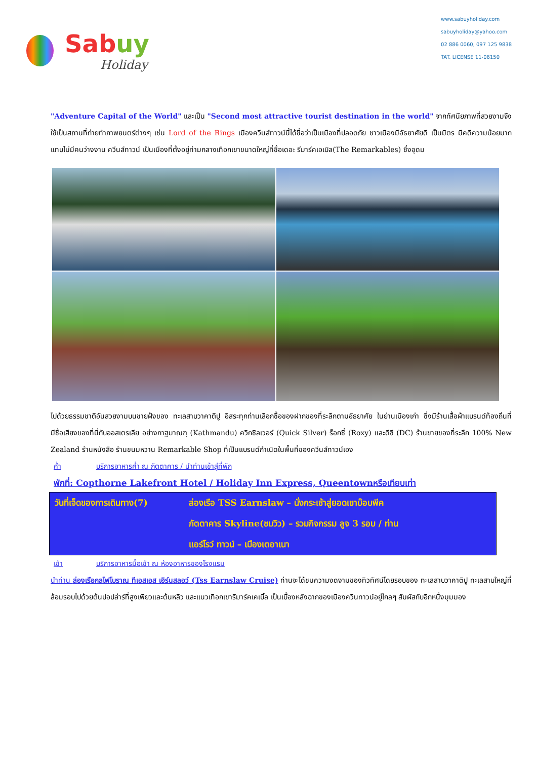Sabuy
Holiday
www.sabuyholiday.com
sabuyholiday@yahoo.com
02 886 0060, 097 125 9838
TAT. LICENSE 11-06150
"Adventure Capital of the World" และเป็น "Second most attractive tourist destination in the world" จากทัศนียภาพที่สวยงามจึงใช้เป็นสถานที่ถ่ายทำภาพยนตร์ต่างๆ เช่น Lord of the Rings เมืองควีนส์ทาวน์นี้ได้ชื่อว่าเป็นเมืองที่ปลอดภัย ชาวเมืองมีอัธยาศัยดี เป็นมิตร มีคดีความน้อยมาก แทบไม่มีคนว่างงาน ควีนส์ทาวน์ เป็นเมืองที่ตั้งอยู่ท่ามกลางเทือกเขาขนาดใหญ่ที่ชื่อเดอะ รีมาร์คเอเบิล(The Remarkables) ซึ่งอุดม
ไปด้วยธรรมชาติอันสวยงามบนชายฝั่งของ ทะเลสาบวาคาติปู อิสระทุกท่านเลือกซื้อของฝากของที่ระลึกตามอัธยาศัย ในย่านเมืองเก่า ซึ่งมีร้านเสื้อผ้าแบรนด์ท้องถิ่นที่มีชื่อเสียงของที่นี่กับออสเตรเลีย อย่างกาฐมาณฑุ (Kathmandu) ควิกซิลเวอร์ (Quick Silver) ร็อกซี่ (Roxy) และดีซี (DC) ร้านขายของที่ระลึก 100% New Zealand ร้านหนังสือ ร้านขนมหวาน Remarkable Shop ที่เป็นแบรนด์กำเนิดในพื้นที่ของควีนส์ทาวน์เอง
ค่ำ บริการอาหารค่ำ ณ ภัตตาคาร / นำท่านเข้าสู่ที่พัก
พักที่: Copthorne Lakefront Hotel / Holiday Inn Express, Queentownหรือเทียบเท่า
วันที่เจ็ดของการเดินทาง(7)
ล่องเรือ TSS Earnslaw – นั่งกระเช้าสู่ยอดเขาบ๊อบพีค
ภัตตาคาร Skyline(ชมวิว) – รวมกิจกรรม ลูจ 3 รอบ / ท่าน
แอร์โรว์ ทาวน์ – เมืองเตอาเนา
เช้า บริการอาหารมื้อเช้า ณ ห้องอาหารของโรงแรม
นำท่าน ล่องเรือกลไฟโบราณ ทีเอสเอส เอิร์นสลอว์ (Tss Earnslaw Cruise) ท่านจะได้ชมความงดงามของทิวทัศน์โดยรอบของ ทะเลสาบวาคาติปู ทะเลสาบใหญ่ที่ล้อมรอบไปด้วยต้นปอปล่าร์ที่สูงเพียวและต้นหลิว และแนวเทือกเขารีมาร์คเคเบิ้ล เป็นเบื้องหลังฉากของเมืองควีนทาวน์อยู่ไกลๆ สัมผัสกับอีกหนึ่งมุมมอง